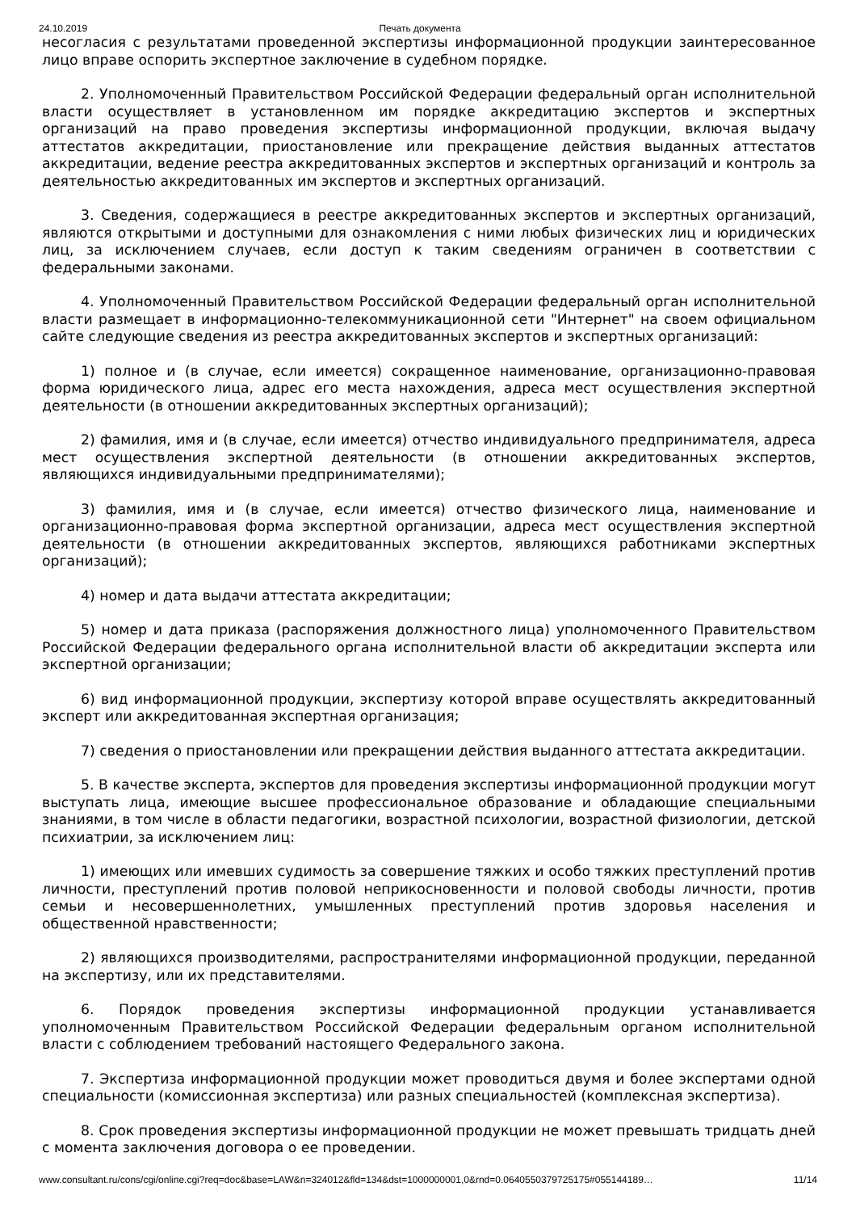24.10.2019 Печать документа
несогласия с результатами проведенной экспертизы информационной продукции заинтересованное лицо вправе оспорить экспертное заключение в судебном порядке.
2. Уполномоченный Правительством Российской Федерации федеральный орган исполнительной власти осуществляет в установленном им порядке аккредитацию экспертов и экспертных организаций на право проведения экспертизы информационной продукции, включая выдачу аттестатов аккредитации, приостановление или прекращение действия выданных аттестатов аккредитации, ведение реестра аккредитованных экспертов и экспертных организаций и контроль за деятельностью аккредитованных им экспертов и экспертных организаций.
3. Сведения, содержащиеся в реестре аккредитованных экспертов и экспертных организаций, являются открытыми и доступными для ознакомления с ними любых физических лиц и юридических лиц, за исключением случаев, если доступ к таким сведениям ограничен в соответствии с федеральными законами.
4. Уполномоченный Правительством Российской Федерации федеральный орган исполнительной власти размещает в информационно-телекоммуникационной сети "Интернет" на своем официальном сайте следующие сведения из реестра аккредитованных экспертов и экспертных организаций:
1) полное и (в случае, если имеется) сокращенное наименование, организационно-правовая форма юридического лица, адрес его места нахождения, адреса мест осуществления экспертной деятельности (в отношении аккредитованных экспертных организаций);
2) фамилия, имя и (в случае, если имеется) отчество индивидуального предпринимателя, адреса мест осуществления экспертной деятельности (в отношении аккредитованных экспертов, являющихся индивидуальными предпринимателями);
3) фамилия, имя и (в случае, если имеется) отчество физического лица, наименование и организационно-правовая форма экспертной организации, адреса мест осуществления экспертной деятельности (в отношении аккредитованных экспертов, являющихся работниками экспертных организаций);
4) номер и дата выдачи аттестата аккредитации;
5) номер и дата приказа (распоряжения должностного лица) уполномоченного Правительством Российской Федерации федерального органа исполнительной власти об аккредитации эксперта или экспертной организации;
6) вид информационной продукции, экспертизу которой вправе осуществлять аккредитованный эксперт или аккредитованная экспертная организация;
7) сведения о приостановлении или прекращении действия выданного аттестата аккредитации.
5. В качестве эксперта, экспертов для проведения экспертизы информационной продукции могут выступать лица, имеющие высшее профессиональное образование и обладающие специальными знаниями, в том числе в области педагогики, возрастной психологии, возрастной физиологии, детской психиатрии, за исключением лиц:
1) имеющих или имевших судимость за совершение тяжких и особо тяжких преступлений против личности, преступлений против половой неприкосновенности и половой свободы личности, против семьи и несовершеннолетних, умышленных преступлений против здоровья населения и общественной нравственности;
2) являющихся производителями, распространителями информационной продукции, переданной на экспертизу, или их представителями.
6. Порядок проведения экспертизы информационной продукции устанавливается уполномоченным Правительством Российской Федерации федеральным органом исполнительной власти с соблюдением требований настоящего Федерального закона.
7. Экспертиза информационной продукции может проводиться двумя и более экспертами одной специальности (комиссионная экспертиза) или разных специальностей (комплексная экспертиза).
8. Срок проведения экспертизы информационной продукции не может превышать тридцать дней с момента заключения договора о ее проведении.
www.consultant.ru/cons/cgi/online.cgi?req=doc&base=LAW&n=324012&fld=134&dst=1000000001,0&rnd=0.0640550379725175#055144189… 11/14